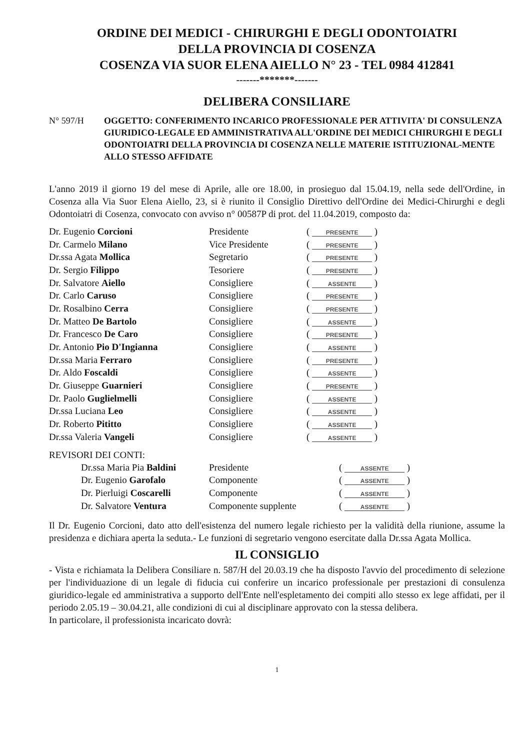ORDINE DEI MEDICI - CHIRURGHI E DEGLI ODONTOIATRI
DELLA PROVINCIA DI COSENZA
COSENZA VIA SUOR ELENA AIELLO N° 23 - TEL 0984 412841
-------*******-------
DELIBERA CONSILIARE
N° 597/H OGGETTO: CONFERIMENTO INCARICO PROFESSIONALE PER ATTIVITA' DI CONSULENZA GIURIDICO-LEGALE ED AMMINISTRATIVA ALL'ORDINE DEI MEDICI CHIRURGHI E DEGLI ODONTOIATRI DELLA PROVINCIA DI COSENZA NELLE MATERIE ISTITUZIONAL-MENTE ALLO STESSO AFFIDATE
L'anno 2019 il giorno 19 del mese di Aprile, alle ore 18.00, in prosieguo dal 15.04.19, nella sede dell'Ordine, in Cosenza alla Via Suor Elena Aiello, 23, si è riunito il Consiglio Direttivo dell'Ordine dei Medici-Chirurghi e degli Odontoiatri di Cosenza, convocato con avviso n° 00587P di prot. del 11.04.2019, composto da:
| Dr. Eugenio Corcioni | Presidente | ( PRESENTE ) |
| Dr. Carmelo Milano | Vice Presidente | ( PRESENTE ) |
| Dr.ssa Agata Mollica | Segretario | ( PRESENTE ) |
| Dr. Sergio Filippo | Tesoriere | ( PRESENTE ) |
| Dr. Salvatore Aiello | Consigliere | ( ASSENTE ) |
| Dr. Carlo Caruso | Consigliere | ( PRESENTE ) |
| Dr. Rosalbino Cerra | Consigliere | ( PRESENTE ) |
| Dr. Matteo De Bartolo | Consigliere | ( ASSENTE ) |
| Dr. Francesco De Caro | Consigliere | ( PRESENTE ) |
| Dr. Antonio Pio D'Ingianna | Consigliere | ( ASSENTE ) |
| Dr.ssa Maria Ferraro | Consigliere | ( PRESENTE ) |
| Dr. Aldo Foscaldi | Consigliere | ( ASSENTE ) |
| Dr. Giuseppe Guarnieri | Consigliere | ( PRESENTE ) |
| Dr. Paolo Guglielmelli | Consigliere | ( ASSENTE ) |
| Dr.ssa Luciana Leo | Consigliere | ( ASSENTE ) |
| Dr. Roberto Pititto | Consigliere | ( ASSENTE ) |
| Dr.ssa Valeria Vangeli | Consigliere | ( ASSENTE ) |
REVISORI DEI CONTI:
| Dr.ssa Maria Pia Baldini | Presidente | ( ASSENTE ) |
| Dr. Eugenio Garofalo | Componente | ( ASSENTE ) |
| Dr. Pierluigi Coscarelli | Componente | ( ASSENTE ) |
| Dr. Salvatore Ventura | Componente supplente | ( ASSENTE ) |
Il Dr. Eugenio Corcioni, dato atto dell'esistenza del numero legale richiesto per la validità della riunione, assume la presidenza e dichiara aperta la seduta.- Le funzioni di segretario vengono esercitate dalla Dr.ssa Agata Mollica.
IL CONSIGLIO
- Vista e richiamata la Delibera Consiliare n. 587/H del 20.03.19 che ha disposto l'avvio del procedimento di selezione per l'individuazione di un legale di fiducia cui conferire un incarico professionale per prestazioni di consulenza giuridico-legale ed amministrativa a supporto dell'Ente nell'espletamento dei compiti allo stesso ex lege affidati, per il periodo 2.05.19 – 30.04.21, alle condizioni di cui al disciplinare approvato con la stessa delibera.
In particolare, il professionista incaricato dovrà:
1